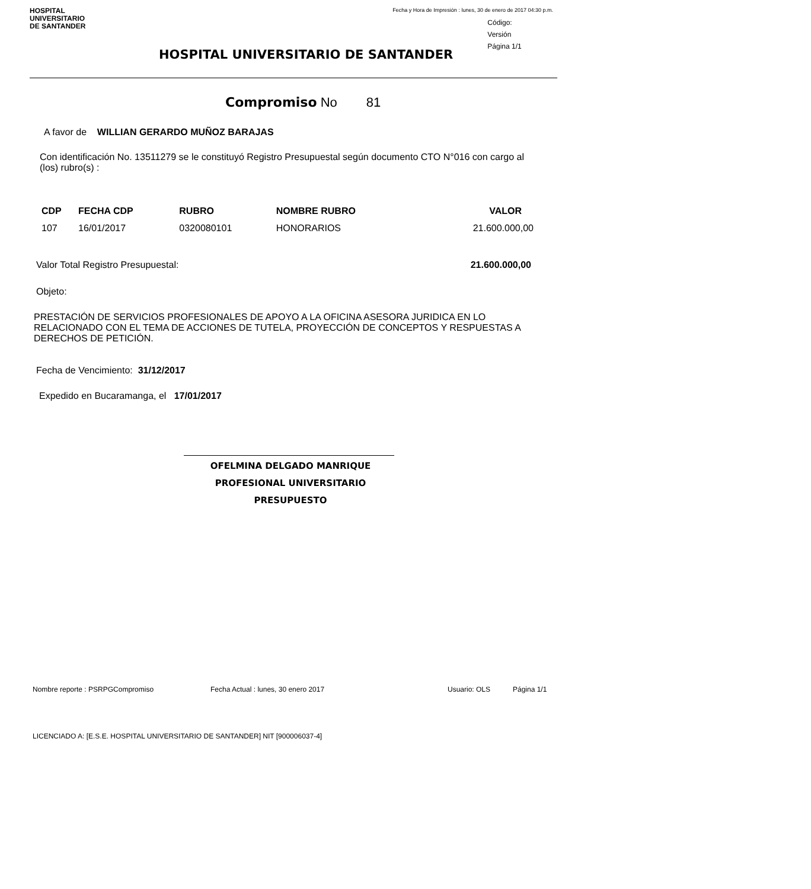HOSPITAL
UNIVERSITARIO
DE SANTANDER
Fecha y Hora de Impresión : lunes, 30 de enero de 2017 04:30 p.m.
Código:
Versión
Página 1/1
HOSPITAL UNIVERSITARIO DE SANTANDER
Compromiso No 81
A favor de WILLIAN GERARDO MUÑOZ BARAJAS
Con identificación No. 13511279 se le constituyó Registro Presupuestal según documento CTO N°016 con cargo al (los) rubro(s) :
| CDP | FECHA CDP | RUBRO | NOMBRE RUBRO | VALOR |
| --- | --- | --- | --- | --- |
| 107 | 16/01/2017 | 0320080101 | HONORARIOS | 21.600.000,00 |
Valor Total Registro Presupuestal: 21.600.000,00
Objeto:
PRESTACIÓN DE SERVICIOS PROFESIONALES DE APOYO A LA OFICINA ASESORA JURIDICA EN LO RELACIONADO CON EL TEMA DE ACCIONES DE TUTELA, PROYECCIÓN DE CONCEPTOS Y RESPUESTAS A DERECHOS DE PETICIÓN.
Fecha de Vencimiento: 31/12/2017
Expedido en Bucaramanga, el 17/01/2017
OFELMINA DELGADO MANRIQUE
PROFESIONAL UNIVERSITARIO PRESUPUESTO
Nombre reporte : PSRPGCompromiso Fecha Actual : lunes, 30 enero 2017 Usuario: OLS Página 1/1
LICENCIADO A: [E.S.E. HOSPITAL UNIVERSITARIO DE SANTANDER] NIT [900006037-4]